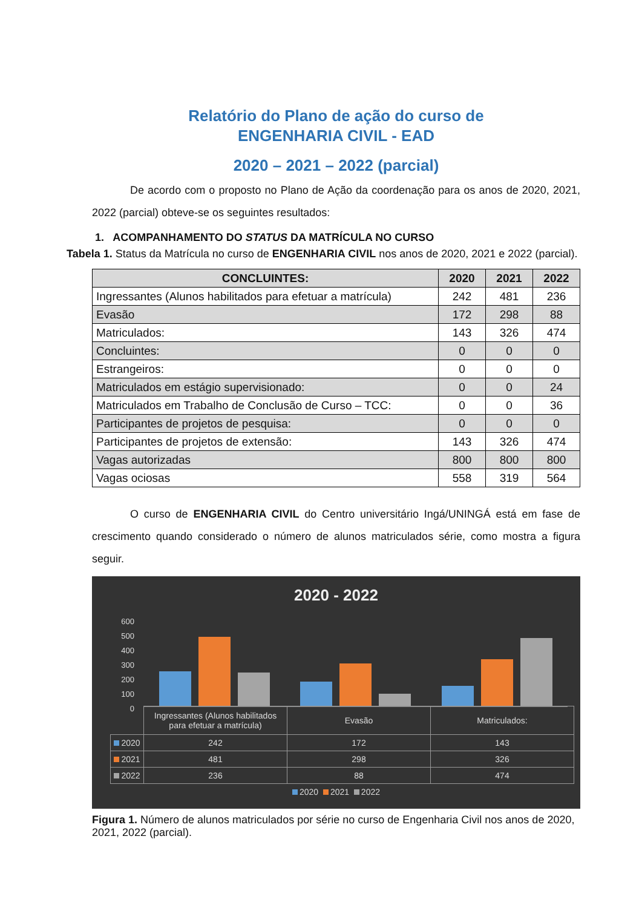Relatório do Plano de ação do curso de
ENGENHARIA CIVIL - EAD
2020 – 2021 – 2022 (parcial)
De acordo com o proposto no Plano de Ação da coordenação para os anos de 2020, 2021, 2022 (parcial) obteve-se os seguintes resultados:
1. ACOMPANHAMENTO DO STATUS DA MATRÍCULA NO CURSO
Tabela 1. Status da Matrícula no curso de ENGENHARIA CIVIL nos anos de 2020, 2021 e 2022 (parcial).
| CONCLUINTES: | 2020 | 2021 | 2022 |
| --- | --- | --- | --- |
| Ingressantes (Alunos habilitados para efetuar a matrícula) | 242 | 481 | 236 |
| Evasão | 172 | 298 | 88 |
| Matriculados: | 143 | 326 | 474 |
| Concluintes: | 0 | 0 | 0 |
| Estrangeiros: | 0 | 0 | 0 |
| Matriculados em estágio supervisionado: | 0 | 0 | 24 |
| Matriculados em Trabalho de Conclusão de Curso – TCC: | 0 | 0 | 36 |
| Participantes de projetos de pesquisa: | 0 | 0 | 0 |
| Participantes de projetos de extensão: | 143 | 326 | 474 |
| Vagas autorizadas | 800 | 800 | 800 |
| Vagas ociosas | 558 | 319 | 564 |
O curso de ENGENHARIA CIVIL do Centro universitário Ingá/UNINGÁ está em fase de crescimento quando considerado o número de alunos matriculados série, como mostra a figura seguir.
2020 - 2022
600
500
400
300
200
100
0
| | Ingressantes (Alunos habilitados para efetuar a matrícula) | Evasão | Matriculados: |
| 2020 | 242 | 172 | 143 |
| 2021 | 481 | 298 | 326 |
| 2022 | 236 | 88 | 474 |
2020 2021 2022
Figura 1. Número de alunos matriculados por série no curso de Engenharia Civil nos anos de 2020, 2021, 2022 (parcial).